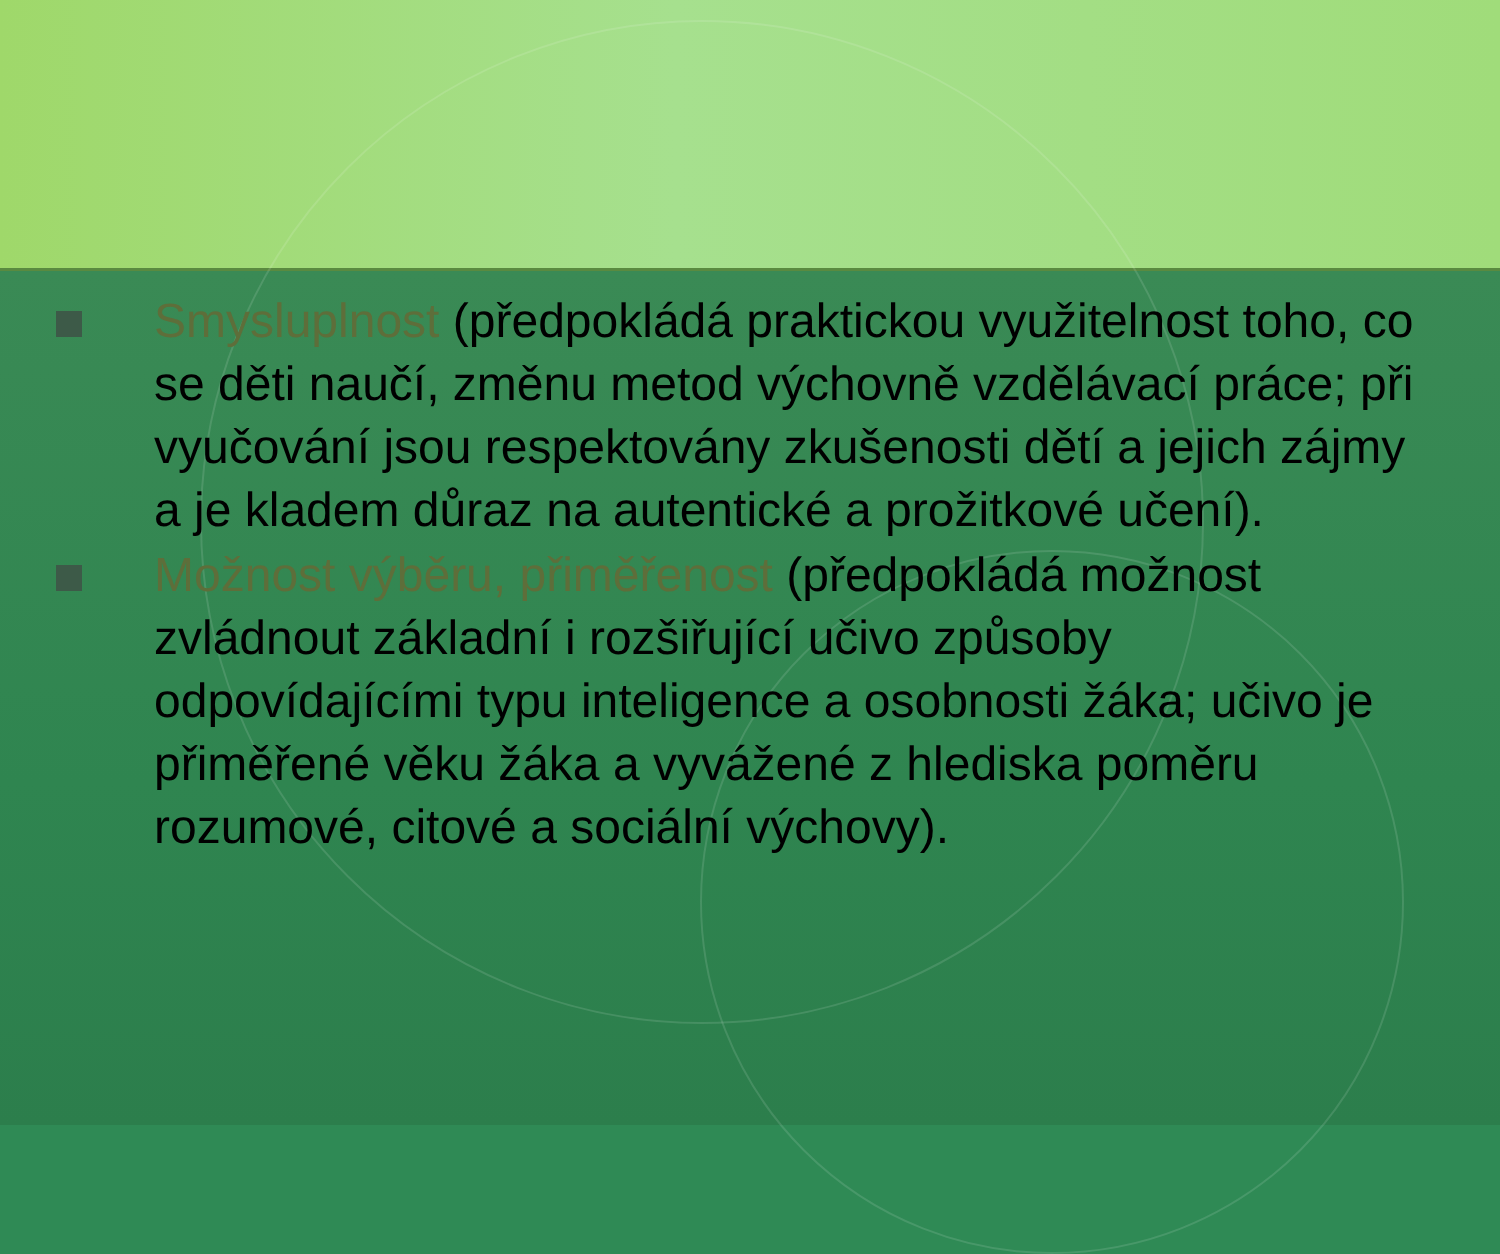Smysluplnost (předpokládá praktickou využitelnost toho, co se děti naučí, změnu metod výchovně vzdělávací práce; při vyučování jsou respektovány zkušenosti dětí a jejich zájmy a je kladem důraz na autentické a prožitkové učení).
Možnost výběru, přiměřenost (předpokládá možnost zvládnout základní i rozšiřující učivo způsoby odpovídajícími typu inteligence a osobnosti žáka; učivo je přiměřené věku žáka a vyvážené z hlediska poměru rozumové, citové a sociální výchovy).